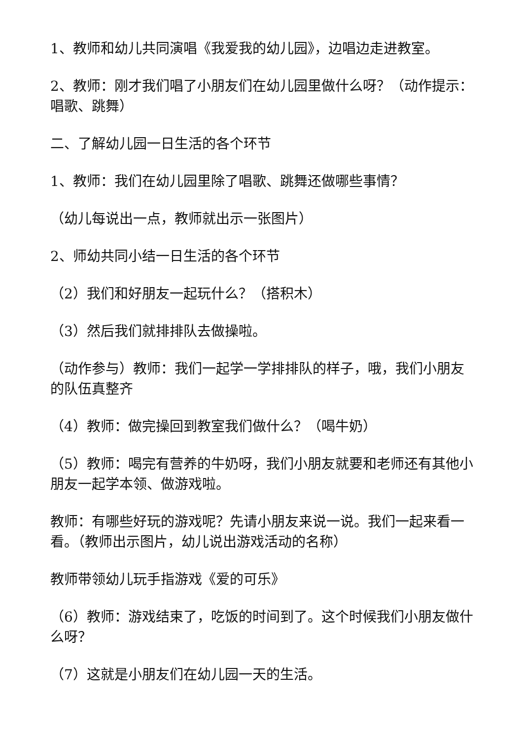1、教师和幼儿共同演唱《我爱我的幼儿园》，边唱边走进教室。
2、教师：刚才我们唱了小朋友们在幼儿园里做什么呀？（动作提示：唱歌、跳舞）
二、了解幼儿园一日生活的各个环节
1、教师：我们在幼儿园里除了唱歌、跳舞还做哪些事情？
（幼儿每说出一点，教师就出示一张图片）
2、师幼共同小结一日生活的各个环节
（2）我们和好朋友一起玩什么？（搭积木）
（3）然后我们就排排队去做操啦。
（动作参与）教师：我们一起学一学排排队的样子，哦，我们小朋友的队伍真整齐
（4）教师：做完操回到教室我们做什么？（喝牛奶）
（5）教师：喝完有营养的牛奶呀，我们小朋友就要和老师还有其他小朋友一起学本领、做游戏啦。
教师：有哪些好玩的游戏呢？先请小朋友来说一说。我们一起来看一看。（教师出示图片，幼儿说出游戏活动的名称）
教师带领幼儿玩手指游戏《爱的可乐》
（6）教师：游戏结束了，吃饭的时间到了。这个时候我们小朋友做什么呀？
（7）这就是小朋友们在幼儿园一天的生活。